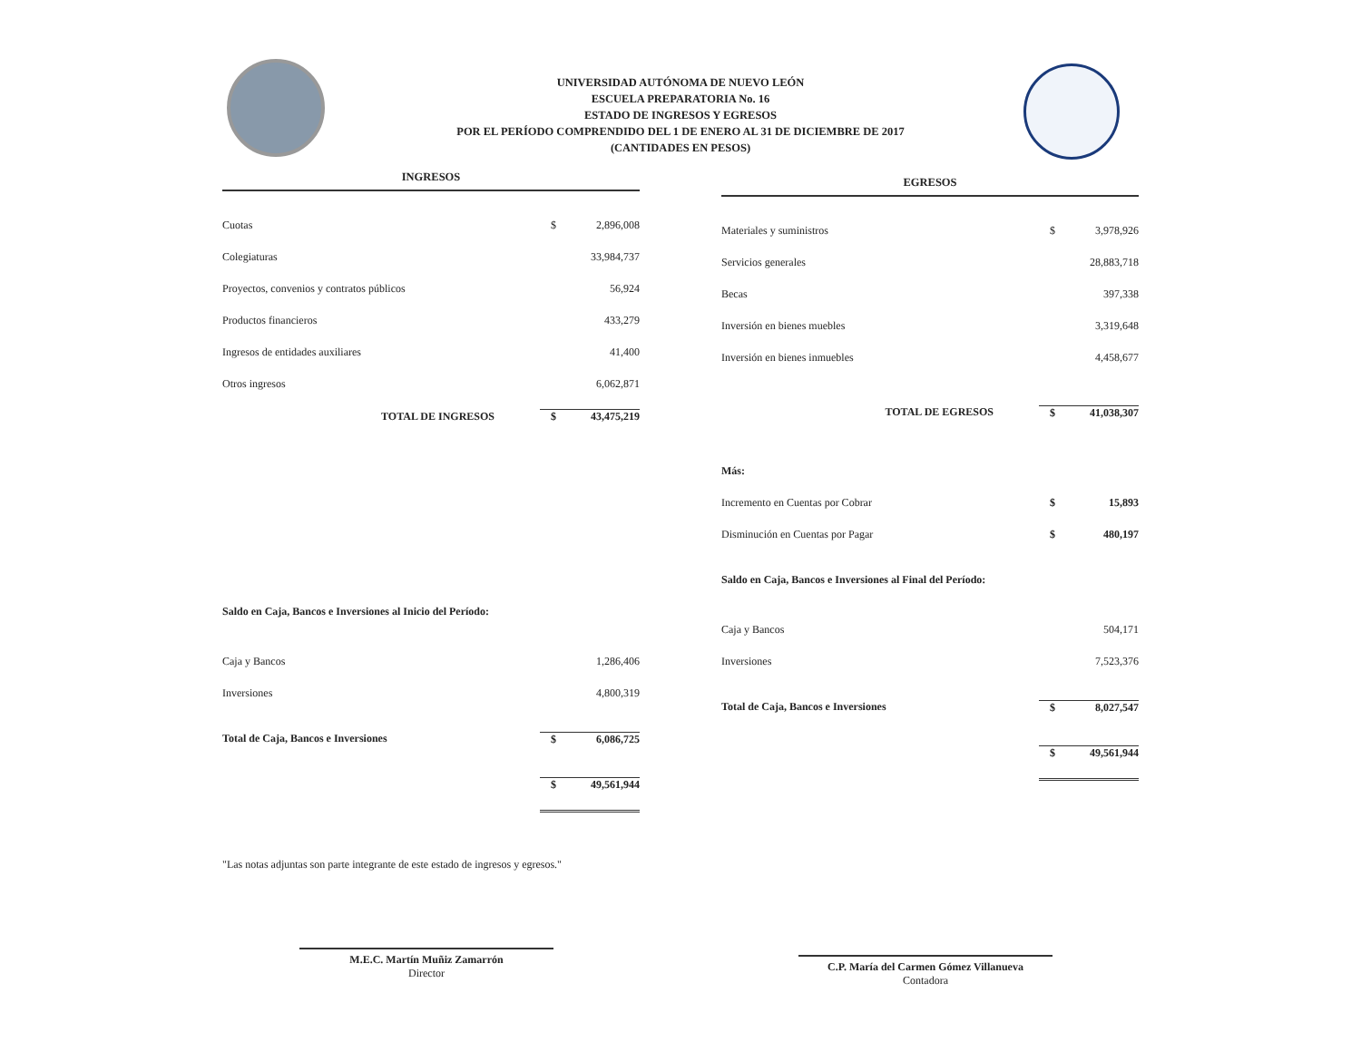UNIVERSIDAD AUTÓNOMA DE NUEVO LEÓN
ESCUELA PREPARATORIA No. 16
ESTADO DE INGRESOS Y EGRESOS
POR EL PERÍODO COMPRENDIDO DEL 1 DE ENERO AL 31 DE DICIEMBRE DE 2017
(CANTIDADES EN PESOS)
INGRESOS
| Cuotas | $ | 2,896,008 |
| Colegiaturas | | 33,984,737 |
| Proyectos, convenios y contratos públicos | | 56,924 |
| Productos financieros | | 433,279 |
| Ingresos de entidades auxiliares | | 41,400 |
| Otros ingresos | | 6,062,871 |
| TOTAL DE INGRESOS | $ | 43,475,219 |
| Saldo en Caja, Bancos e Inversiones al Inicio del Período: | | |
| Caja y Bancos | | 1,286,406 |
| Inversiones | | 4,800,319 |
| Total de Caja, Bancos e Inversiones | $ | 6,086,725 |
| | $ | 49,561,944 |
"Las notas adjuntas son parte integrante de este estado de ingresos y egresos."
EGRESOS
| Materiales y suministros | $ | 3,978,926 |
| Servicios generales | | 28,883,718 |
| Becas | | 397,338 |
| Inversión en bienes muebles | | 3,319,648 |
| Inversión en bienes inmuebles | | 4,458,677 |
| TOTAL DE EGRESOS | $ | 41,038,307 |
| Más: | | |
| Incremento en Cuentas por Cobrar | $ | 15,893 |
| Disminución en Cuentas por Pagar | $ | 480,197 |
| Saldo en Caja, Bancos e Inversiones al Final del Período: | | |
| Caja y Bancos | | 504,171 |
| Inversiones | | 7,523,376 |
| Total de Caja, Bancos e Inversiones | $ | 8,027,547 |
| | $ | 49,561,944 |
M.E.C. Martín Muñiz Zamarrón
Director
C.P. María del Carmen Gómez Villanueva
Contadora